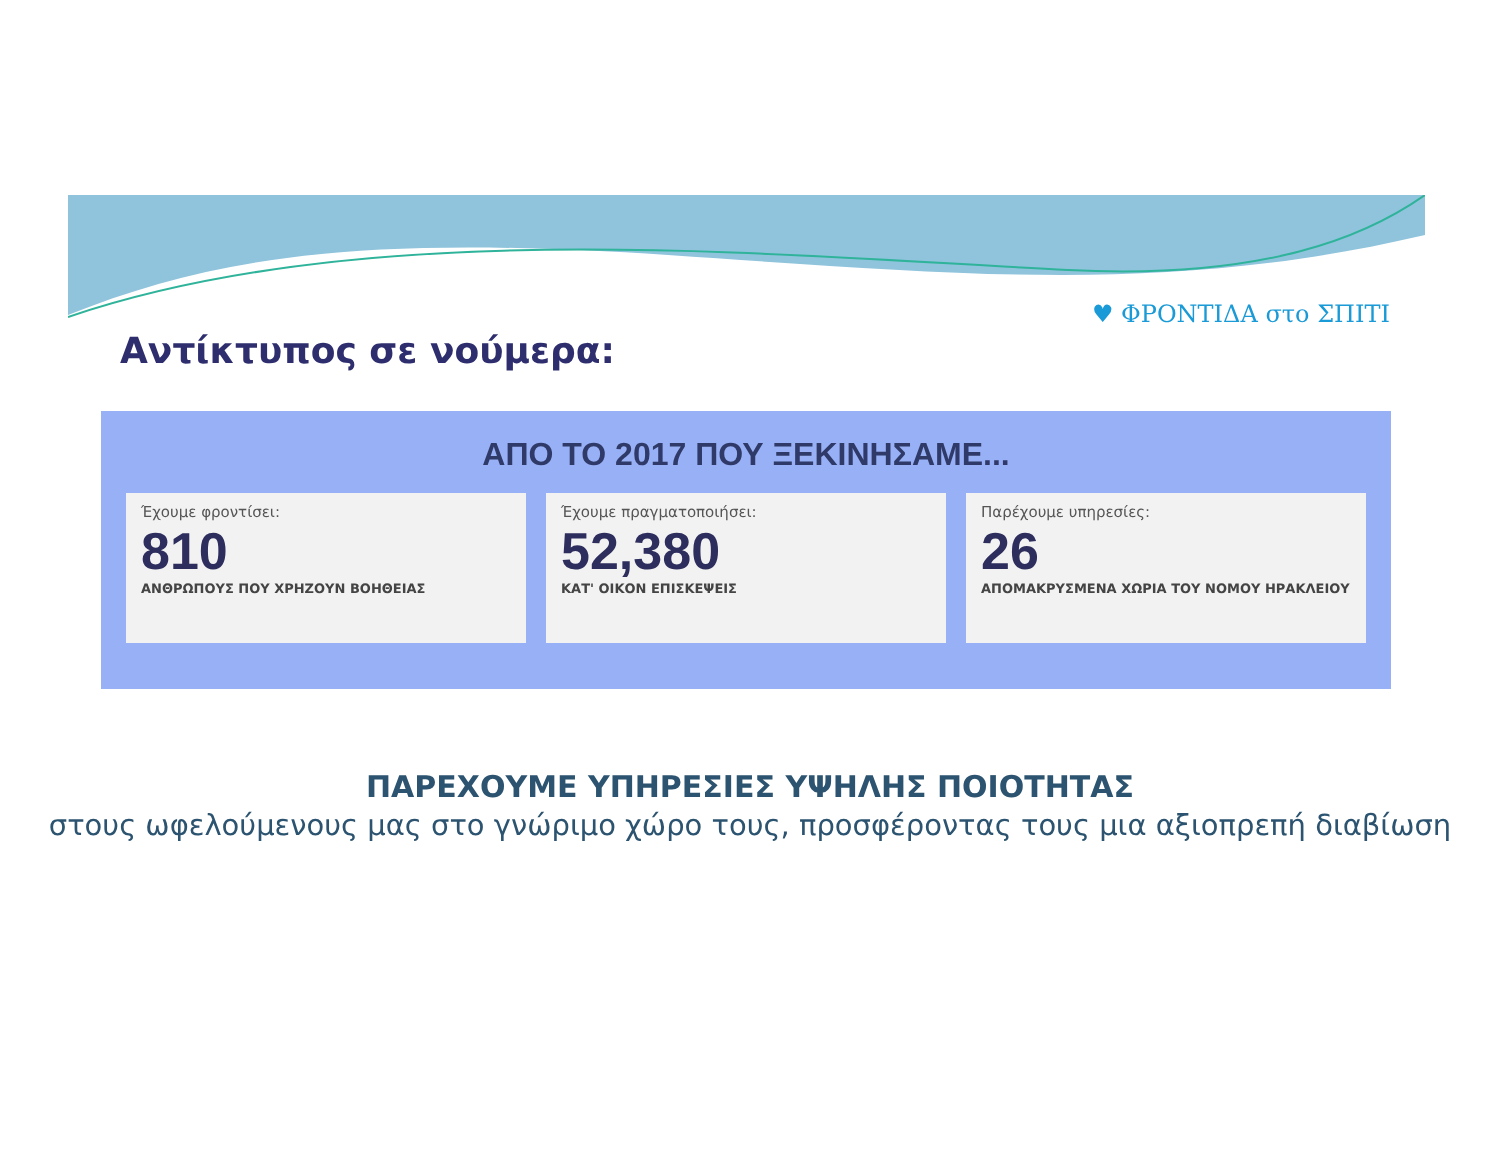♥ ΦΡΟΝΤΙΔΑ στο ΣΠΙΤΙ
Αντίκτυπος σε νούμερα:
ΑΠΟ ΤΟ 2017 ΠΟΥ ΞΕΚΙΝΗΣΑΜΕ...
Έχουμε φροντίσει:
810
ΑΝΘΡΩΠΟΥΣ ΠΟΥ ΧΡΗΖΟΥΝ ΒΟΗΘΕΙΑΣ
Έχουμε πραγματοποιήσει:
52,380
ΚΑΤ' ΟΙΚΟΝ ΕΠΙΣΚΕΨΕΙΣ
Παρέχουμε υπηρεσίες:
26
ΑΠΟΜΑΚΡΥΣΜΕΝΑ ΧΩΡΙΑ ΤΟΥ ΝΟΜΟΥ ΗΡΑΚΛΕΙΟΥ
ΠΑΡΕΧΟΥΜΕ ΥΠΗΡΕΣΙΕΣ ΥΨΗΛΗΣ ΠΟΙΟΤΗΤΑΣ
στους ωφελούμενους μας στο γνώριμο χώρο τους, προσφέροντας τους μια αξιοπρεπή διαβίωση